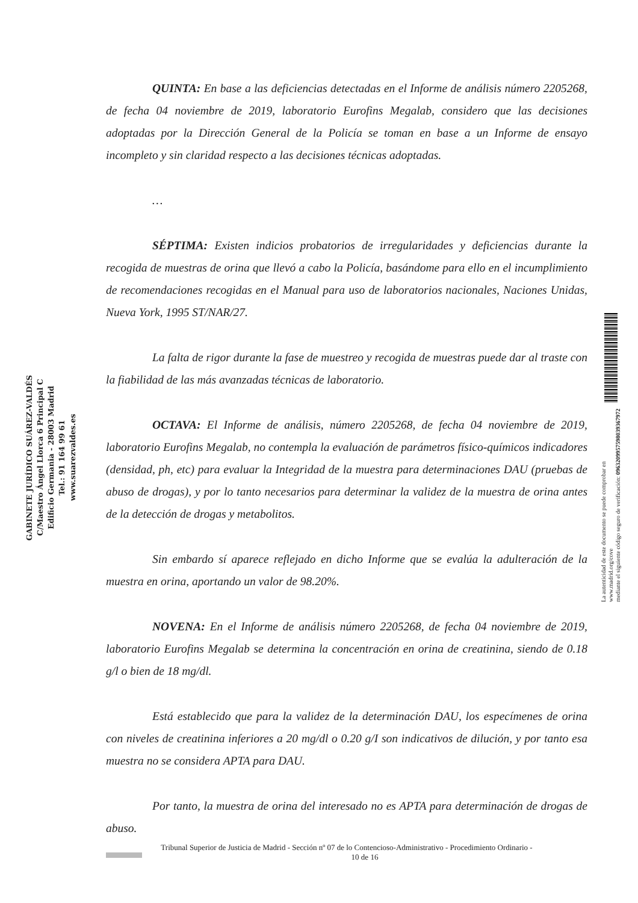GABINETE JURÍDICO SUÁREZ-VALDÉS
C/Maestro Ángel Llorca 6 Principal C
Edificio Germania - 28003 Madrid
Tel.: 91 164 99 61
www.suarezvaldes.es
QUINTA: En base a las deficiencias detectadas en el Informe de análisis número 2205268, de fecha 04 noviembre de 2019, laboratorio Eurofins Megalab, considero que las decisiones adoptadas por la Dirección General de la Policía se toman en base a un Informe de ensayo incompleto y sin claridad respecto a las decisiones técnicas adoptadas.
…
SÉPTIMA: Existen indicios probatorios de irregularidades y deficiencias durante la recogida de muestras de orina que llevó a cabo la Policía, basándome para ello en el incumplimiento de recomendaciones recogidas en el Manual para uso de laboratorios nacionales, Naciones Unidas, Nueva York, 1995 ST/NAR/27.
La falta de rigor durante la fase de muestreo y recogida de muestras puede dar al traste con la fiabilidad de las más avanzadas técnicas de laboratorio.
OCTAVA: El Informe de análisis, número 2205268, de fecha 04 noviembre de 2019, laboratorio Eurofins Megalab, no contempla la evaluación de parámetros físico-químicos indicadores (densidad, ph, etc) para evaluar la Integridad de la muestra para determinaciones DAU (pruebas de abuso de drogas), y por lo tanto necesarios para determinar la validez de la muestra de orina antes de la detección de drogas y metabolitos.
Sin embardo sí aparece reflejado en dicho Informe que se evalúa la adulteración de la muestra en orina, aportando un valor de 98.20%.
NOVENA: En el Informe de análisis número 2205268, de fecha 04 noviembre de 2019, laboratorio Eurofins Megalab se determina la concentración en orina de creatinina, siendo de 0.18 g/l o bien de 18 mg/dl.
Está establecido que para la validez de la determinación DAU, los especímenes de orina con niveles de creatinina inferiores a 20 mg/dl o 0.20 g/I son indicativos de dilución, y por tanto esa muestra no se considera APTA para DAU.
Por tanto, la muestra de orina del interesado no es APTA para determinación de drogas de abuso.
La autenticidad de este documento se puede comprobar en www.madrid.org/cove
mediante el siguiente código seguro de verificación: 0963209957598039367972
Tribunal Superior de Justicia de Madrid - Sección nº 07 de lo Contencioso-Administrativo - Procedimiento Ordinario -
10 de 16